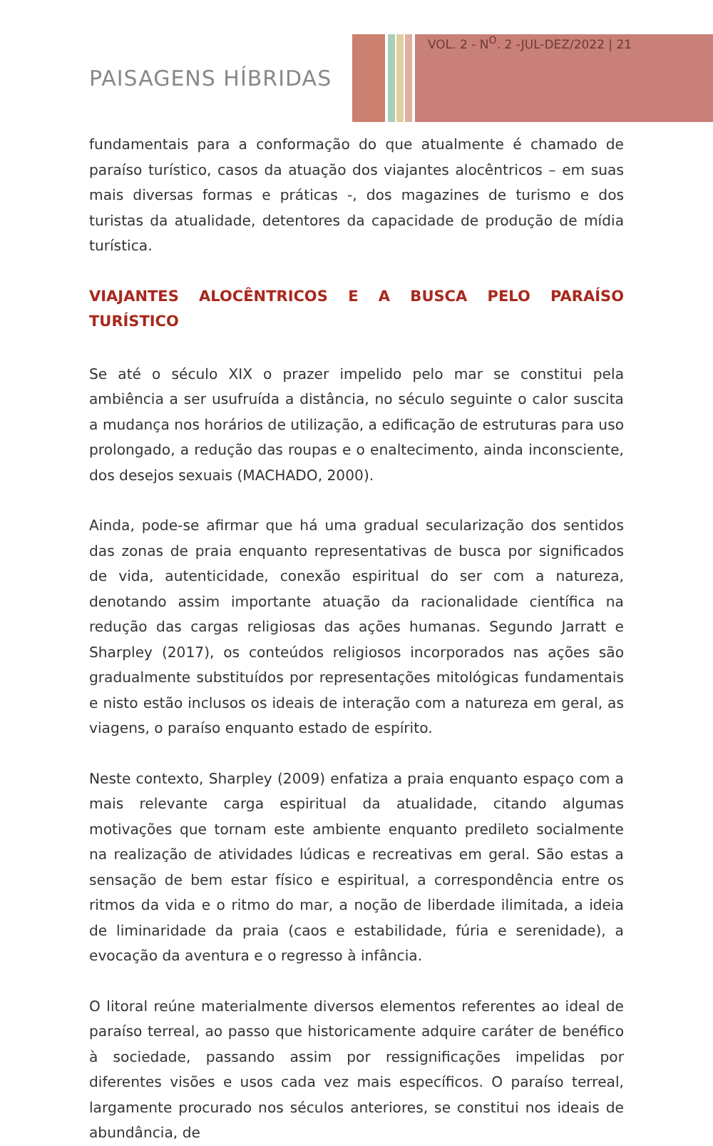VOL. 2 - N<sup>O</sup>. 2 -JUL-DEZ/2022 | 21
PAISAGENS HÍBRIDAS
fundamentais para a conformação do que atualmente é chamado de paraíso turístico, casos da atuação dos viajantes alocêntricos – em suas mais diversas formas e práticas -, dos magazines de turismo e dos turistas da atualidade, detentores da capacidade de produção de mídia turística.
VIAJANTES ALOCÊNTRICOS E A BUSCA PELO PARAÍSO TURÍSTICO
Se até o século XIX o prazer impelido pelo mar se constitui pela ambiência a ser usufruída a distância, no século seguinte o calor suscita a mudança nos horários de utilização, a edificação de estruturas para uso prolongado, a redução das roupas e o enaltecimento, ainda inconsciente, dos desejos sexuais (MACHADO, 2000).
Ainda, pode-se afirmar que há uma gradual secularização dos sentidos das zonas de praia enquanto representativas de busca por significados de vida, autenticidade, conexão espiritual do ser com a natureza, denotando assim importante atuação da racionalidade científica na redução das cargas religiosas das ações humanas. Segundo Jarratt e Sharpley (2017), os conteúdos religiosos incorporados nas ações são gradualmente substituídos por representações mitológicas fundamentais e nisto estão inclusos os ideais de interação com a natureza em geral, as viagens, o paraíso enquanto estado de espírito.
Neste contexto, Sharpley (2009) enfatiza a praia enquanto espaço com a mais relevante carga espiritual da atualidade, citando algumas motivações que tornam este ambiente enquanto predileto socialmente na realização de atividades lúdicas e recreativas em geral. São estas a sensação de bem estar físico e espiritual, a correspondência entre os ritmos da vida e o ritmo do mar, a noção de liberdade ilimitada, a ideia de liminaridade da praia (caos e estabilidade, fúria e serenidade), a evocação da aventura e o regresso à infância.
O litoral reúne materialmente diversos elementos referentes ao ideal de paraíso terreal, ao passo que historicamente adquire caráter de benéfico à sociedade, passando assim por ressignificações impelidas por diferentes visões e usos cada vez mais específicos. O paraíso terreal, largamente procurado nos séculos anteriores, se constitui nos ideais de abundância, de